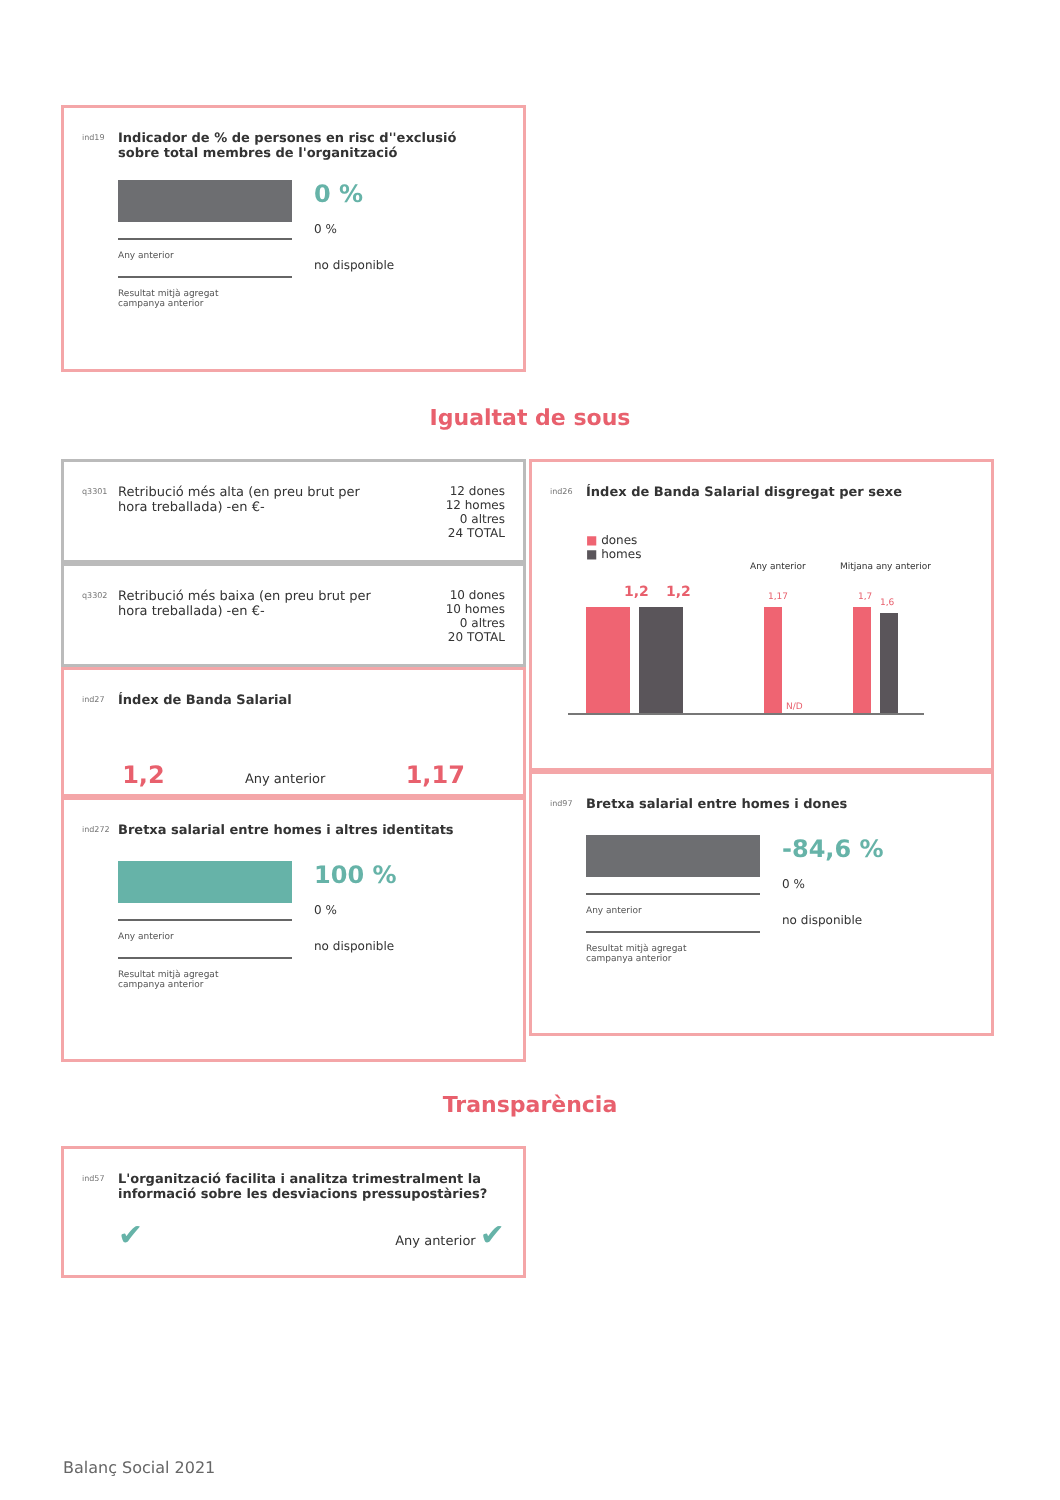ind19 Indicador de % de persones en risc d''exclusió sobre total membres de l'organització
Any anterior
Resultat mitjà agregat
campanya anterior
0 %
0 %
no disponible
Igualtat de sous
q3301 Retribució més alta (en preu brut per hora treballada) -en €-
12 dones
12 homes
0 altres
24 TOTAL
q3302 Retribució més baixa (en preu brut per hora treballada) -en €-
10 dones
10 homes
0 altres
20 TOTAL
ind27 Índex de Banda Salarial
1,2 Any anterior 1,17
ind272 Bretxa salarial entre homes i altres identitats
Any anterior
Resultat mitjà agregat
campanya anterior
100 %
0 %
no disponible
ind26 Índex de Banda Salarial disgregat per sexe
■ dones
■ homes
Any anterior Mitjana any anterior
1,2 1,2 1,17
N/D
1,7
1,6
ind97 Bretxa salarial entre homes i dones
Any anterior
Resultat mitjà agregat
campanya anterior
-84,6 %
0 %
no disponible
Transparència
ind57 L'organització facilita i analitza trimestralment la informació sobre les desviacions pressupostàries?
✔ Any anterior ✔
Balanç Social 2021